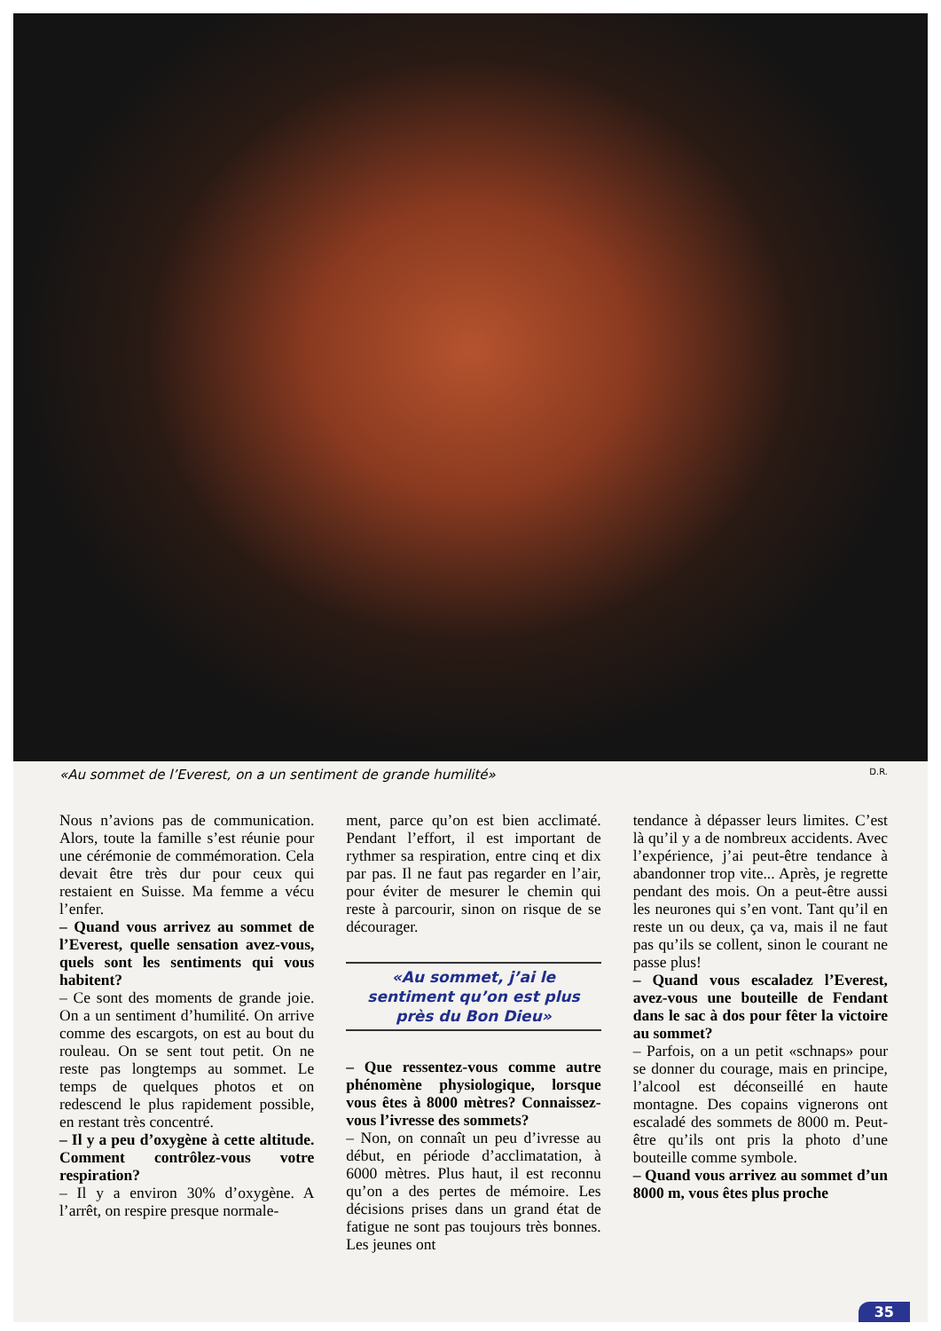«Au sommet de l’Everest, on a un sentiment de grande humilité» D.R.
Nous n’avions pas de communication. Alors, toute la famille s’est réunie pour une cérémonie de commémoration. Cela devait être très dur pour ceux qui restaient en Suisse. Ma femme a vécu l’enfer.
– Quand vous arrivez au sommet de l’Everest, quelle sensation avez-vous, quels sont les sentiments qui vous habitent?
– Ce sont des moments de grande joie. On a un sentiment d’humilité. On arrive comme des escargots, on est au bout du rouleau. On se sent tout petit. On ne reste pas longtemps au sommet. Le temps de quelques photos et on redescend le plus rapidement possible, en restant très concentré.
– Il y a peu d’oxygène à cette altitude. Comment contrôlez-vous votre respiration?
– Il y a environ 30% d’oxygène. A l’arrêt, on respire presque normale-
ment, parce qu’on est bien acclimaté. Pendant l’effort, il est important de rythmer sa respiration, entre cinq et dix par pas. Il ne faut pas regarder en l’air, pour éviter de mesurer le chemin qui reste à parcourir, sinon on risque de se décourager.
«Au sommet, j’ai le sentiment qu’on est plus près du Bon Dieu»
– Que ressentez-vous comme autre phénomène physiologique, lorsque vous êtes à 8000 mètres? Connaissez-vous l’ivresse des sommets?
– Non, on connaît un peu d’ivresse au début, en période d’acclimatation, à 6000 mètres. Plus haut, il est reconnu qu’on a des pertes de mémoire. Les décisions prises dans un grand état de fatigue ne sont pas toujours très bonnes. Les jeunes ont
tendance à dépasser leurs limites. C’est là qu’il y a de nombreux accidents. Avec l’expérience, j’ai peut-être tendance à abandonner trop vite... Après, je regrette pendant des mois. On a peut-être aussi les neurones qui s’en vont. Tant qu’il en reste un ou deux, ça va, mais il ne faut pas qu’ils se collent, sinon le courant ne passe plus!
– Quand vous escaladez l’Everest, avez-vous une bouteille de Fendant dans le sac à dos pour fêter la victoire au sommet?
– Parfois, on a un petit «schnaps» pour se donner du courage, mais en principe, l’alcool est déconseillé en haute montagne. Des copains vignerons ont escaladé des sommets de 8000 m. Peut-être qu’ils ont pris la photo d’une bouteille comme symbole.
– Quand vous arrivez au sommet d’un 8000 m, vous êtes plus proche
35